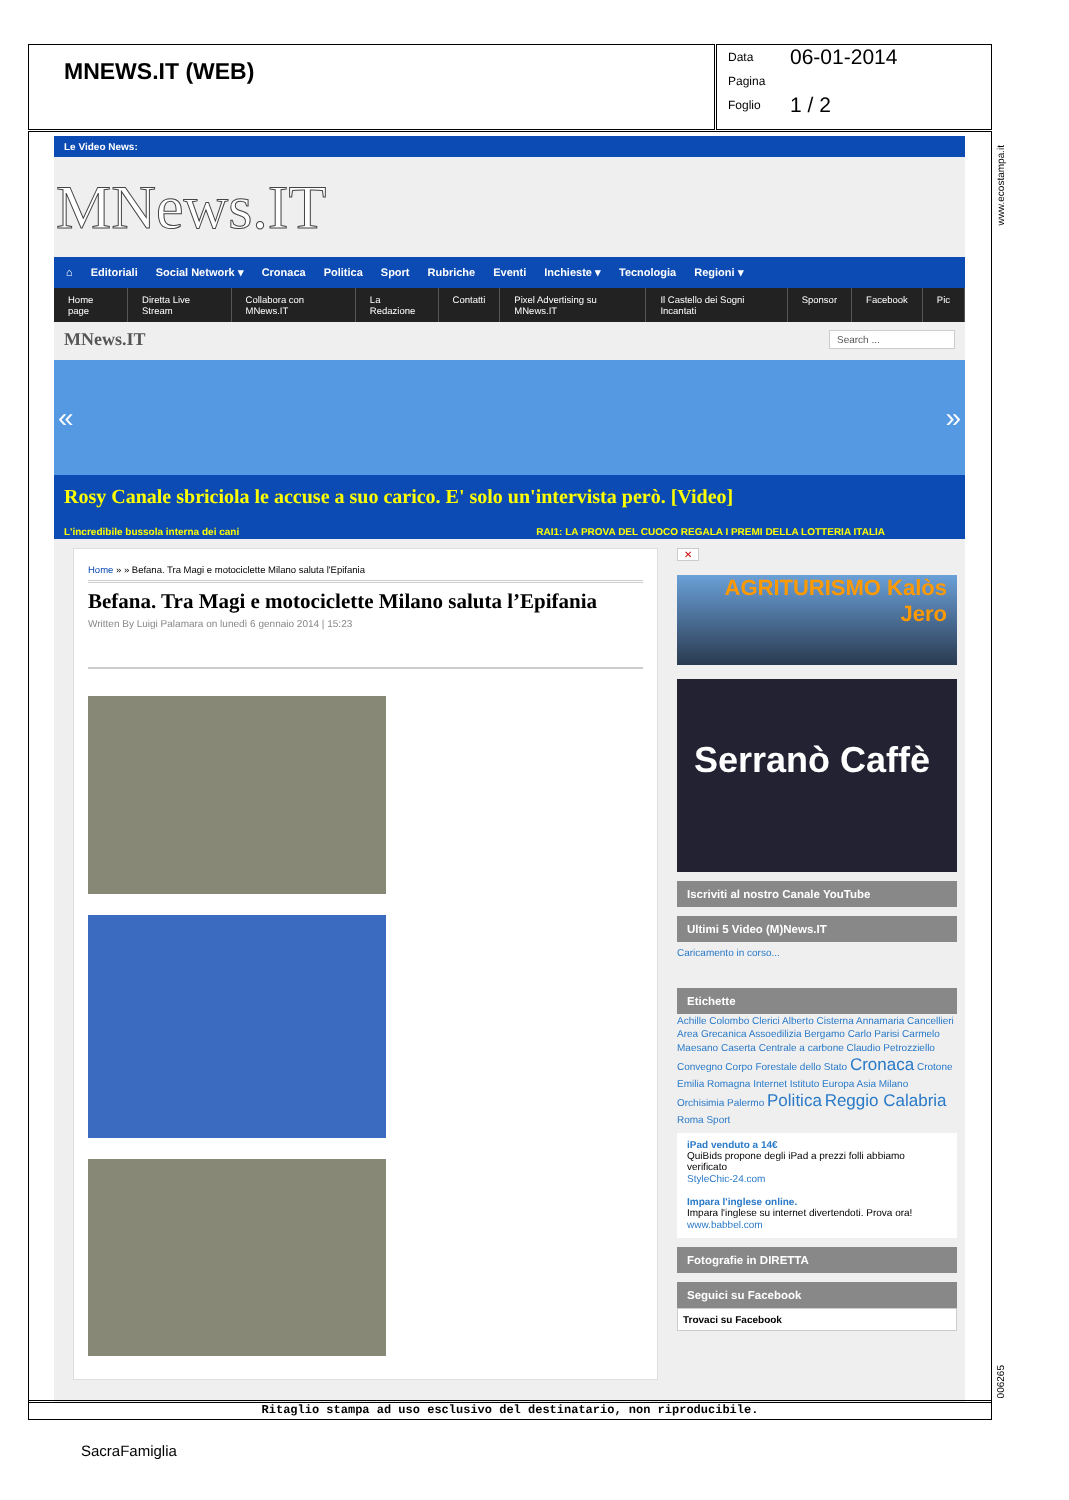MNEWS.IT (WEB)
Data 06-01-2014
Pagina
Foglio 1 / 2
Le Video News:
MNews.IT
⌂ Editoriali Social Network ▾ Cronaca Politica Sport Rubriche Eventi Inchieste ▾ Tecnologia Regioni ▾
Home page Diretta Live Stream Collabora con MNews.IT La Redazione Contatti Pixel Advertising su MNews.IT Il Castello dei Sogni Incantati Sponsor Facebook Pic
MNews.IT Search ...
« »
Rosy Canale sbriciola le accuse a suo carico. E' solo un'intervista però. [Video]
L'incredibile bussola interna dei cani RAI1: LA PROVA DEL CUOCO REGALA I PREMI DELLA LOTTERIA ITALIA
Home » » Befana. Tra Magi e motociclette Milano saluta l'Epifania
Befana. Tra Magi e motociclette Milano saluta l’Epifania
Written By Luigi Palamara on lunedì 6 gennaio 2014 | 15:23
✕
AGRITURISMO Kalòs Jero
Serranò Caffè
Iscriviti al nostro Canale YouTube
Ultimi 5 Video (M)News.IT
Caricamento in corso...
Etichette
Achille Colombo Clerici Alberto Cisterna Annamaria Cancellieri Area Grecanica Assoedilizia Bergamo Carlo Parisi Carmelo Maesano Caserta Centrale a carbone Claudio Petrozziello Convegno Corpo Forestale dello Stato Cronaca Crotone Emilia Romagna Internet Istituto Europa Asia Milano Orchisimia Palermo Politica Reggio Calabria Roma Sport
iPad venduto a 14€
QuiBids propone degli iPad a prezzi folli abbiamo verificato
StyleChic-24.com
Impara l'inglese online.
Impara l'inglese su internet divertendoti. Prova ora!
www.babbel.com
Fotografie in DIRETTA
Seguici su Facebook
Trovaci su Facebook
www.ecostampa.it
006265
Ritaglio stampa ad uso esclusivo del destinatario, non riproducibile.
SacraFamiglia